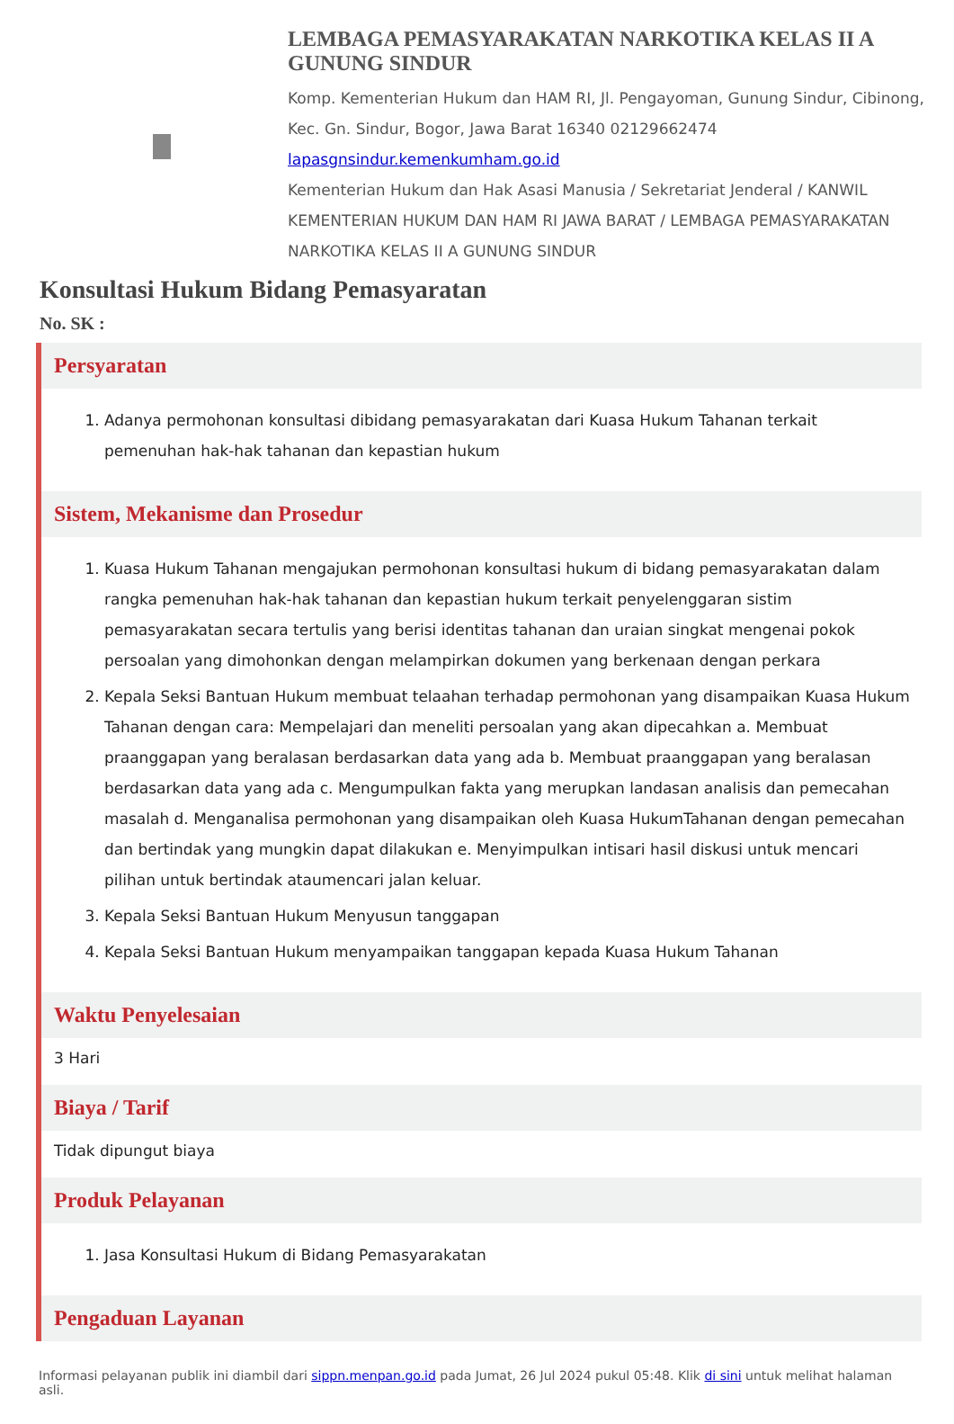LEMBAGA PEMASYARAKATAN NARKOTIKA KELAS II A GUNUNG SINDUR
Komp. Kementerian Hukum dan HAM RI, Jl. Pengayoman, Gunung Sindur, Cibinong, Kec. Gn. Sindur, Bogor, Jawa Barat 16340 02129662474
lapasgnsindur.kemenkumham.go.id
Kementerian Hukum dan Hak Asasi Manusia / Sekretariat Jenderal / KANWIL KEMENTERIAN HUKUM DAN HAM RI JAWA BARAT / LEMBAGA PEMASYARAKATAN NARKOTIKA KELAS II A GUNUNG SINDUR
Konsultasi Hukum Bidang Pemasyaratan
No. SK :
Persyaratan
1. Adanya permohonan konsultasi dibidang pemasyarakatan dari Kuasa Hukum Tahanan terkait pemenuhan hak-hak tahanan dan kepastian hukum
Sistem, Mekanisme dan Prosedur
1. Kuasa Hukum Tahanan mengajukan permohonan konsultasi hukum di bidang pemasyarakatan dalam rangka pemenuhan hak-hak tahanan dan kepastian hukum terkait penyelenggaran sistim pemasyarakatan secara tertulis yang berisi identitas tahanan dan uraian singkat mengenai pokok persoalan yang dimohonkan dengan melampirkan dokumen yang berkenaan dengan perkara
2. Kepala Seksi Bantuan Hukum membuat telaahan terhadap permohonan yang disampaikan Kuasa Hukum Tahanan dengan cara: Mempelajari dan meneliti persoalan yang akan dipecahkan a. Membuat praanggapan yang beralasan berdasarkan data yang ada b. Membuat praanggapan yang beralasan berdasarkan data yang ada c. Mengumpulkan fakta yang merupkan landasan analisis dan pemecahan masalah d. Menganalisa permohonan yang disampaikan oleh Kuasa HukumTahanan dengan pemecahan dan bertindak yang mungkin dapat dilakukan e. Menyimpulkan intisari hasil diskusi untuk mencari pilihan untuk bertindak ataumencari jalan keluar.
3. Kepala Seksi Bantuan Hukum Menyusun tanggapan
4. Kepala Seksi Bantuan Hukum menyampaikan tanggapan kepada Kuasa Hukum Tahanan
Waktu Penyelesaian
3 Hari
Biaya / Tarif
Tidak dipungut biaya
Produk Pelayanan
1. Jasa Konsultasi Hukum di Bidang Pemasyarakatan
Pengaduan Layanan
Informasi pelayanan publik ini diambil dari sippn.menpan.go.id pada Jumat, 26 Jul 2024 pukul 05:48. Klik di sini untuk melihat halaman asli.